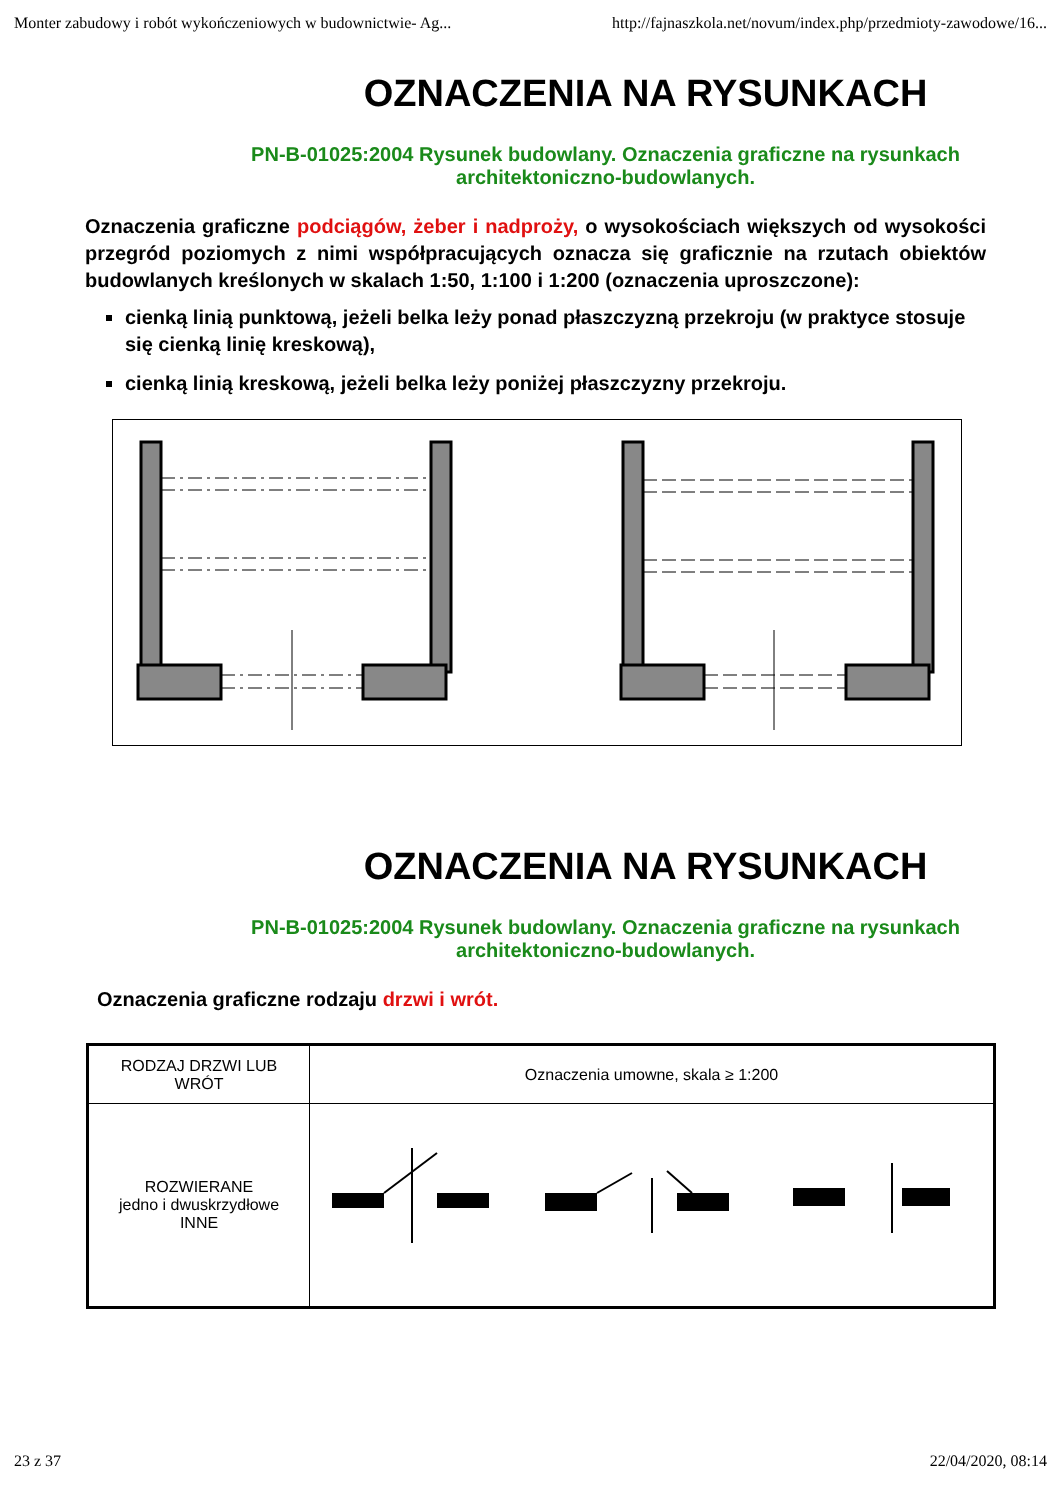Monter zabudowy i robót wykończeniowych w budownictwie- Ag... http://fajnaszkola.net/novum/index.php/przedmioty-zawodowe/16...
OZNACZENIA NA RYSUNKACH
PN-B-01025:2004 Rysunek budowlany. Oznaczenia graficzne na rysunkach architektoniczno-budowlanych.
Oznaczenia graficzne podciągów, żeber i nadproży, o wysokościach większych od wysokości przegród poziomych z nimi współpracujących oznacza się graficznie na rzutach obiektów budowlanych kreślonych w skalach 1:50, 1:100 i 1:200 (oznaczenia uproszczone):
cienką linią punktową, jeżeli belka leży ponad płaszczyzną przekroju (w praktyce stosuje się cienką linię kreskową),
cienką linią kreskową, jeżeli belka leży poniżej płaszczyzny przekroju.
OZNACZENIA NA RYSUNKACH
PN-B-01025:2004 Rysunek budowlany. Oznaczenia graficzne na rysunkach architektoniczno-budowlanych.
Oznaczenia graficzne rodzaju drzwi i wrót.
| RODZAJ DRZWI LUB WRÓT | Oznaczenia umowne, skala ≥ 1:200 |
| --- | --- |
| ROZWIERANE jedno i dwuskrzydłowe INNE | |
23 z 37 22/04/2020, 08:14